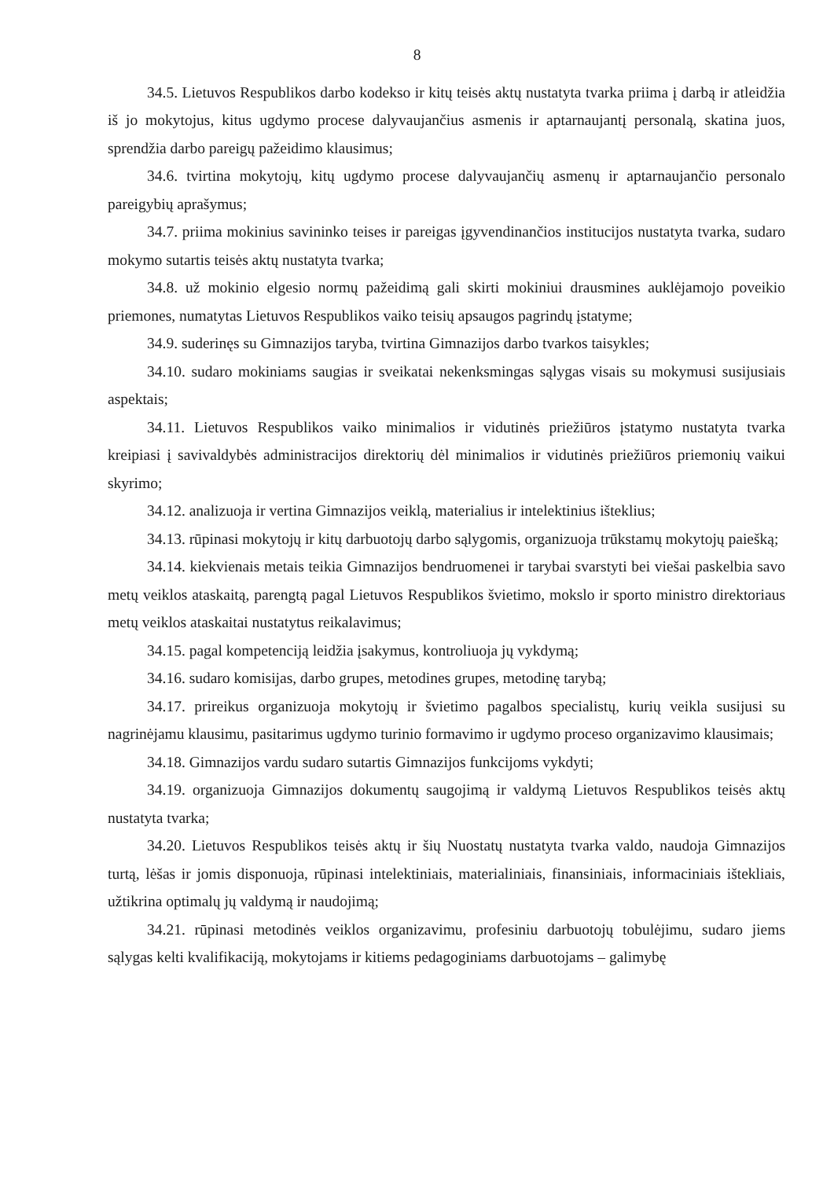8
34.5. Lietuvos Respublikos darbo kodekso ir kitų teisės aktų nustatyta tvarka priima į darbą ir atleidžia iš jo mokytojus, kitus ugdymo procese dalyvaujančius asmenis ir aptarnaujantį personalą, skatina juos, sprendžia darbo pareigų pažeidimo klausimus;
34.6. tvirtina mokytojų, kitų ugdymo procese dalyvaujančių asmenų ir aptarnaujančio personalo pareigybių aprašymus;
34.7. priima mokinius savininko teises ir pareigas įgyvendinančios institucijos nustatyta tvarka, sudaro mokymo sutartis teisės aktų nustatyta tvarka;
34.8. už mokinio elgesio normų pažeidimą gali skirti mokiniui drausmines auklėjamojo poveikio priemones, numatytas Lietuvos Respublikos vaiko teisių apsaugos pagrindų įstatyme;
34.9. suderinęs su Gimnazijos taryba, tvirtina Gimnazijos darbo tvarkos taisykles;
34.10. sudaro mokiniams saugias ir sveikatai nekenksmingas sąlygas visais su mokymusi susijusiais aspektais;
34.11. Lietuvos Respublikos vaiko minimalios ir vidutinės priežiūros įstatymo nustatyta tvarka kreipiasi į savivaldybės administracijos direktorių dėl minimalios ir vidutinės priežiūros priemonių vaikui skyrimo;
34.12. analizuoja ir vertina Gimnazijos veiklą, materialius ir intelektinius išteklius;
34.13. rūpinasi mokytojų ir kitų darbuotojų darbo sąlygomis, organizuoja trūkstamų mokytojų paiešką;
34.14. kiekvienais metais teikia Gimnazijos bendruomenei ir tarybai svarstyti bei viešai paskelbia savo metų veiklos ataskaitą, parengtą pagal Lietuvos Respublikos švietimo, mokslo ir sporto ministro direktoriaus metų veiklos ataskaitai nustatytus reikalavimus;
34.15. pagal kompetenciją leidžia įsakymus, kontroliuoja jų vykdymą;
34.16. sudaro komisijas, darbo grupes, metodines grupes, metodinę tarybą;
34.17. prireikus organizuoja mokytojų ir švietimo pagalbos specialistų, kurių veikla susijusi su nagrinėjamu klausimu, pasitarimus ugdymo turinio formavimo ir ugdymo proceso organizavimo klausimais;
34.18. Gimnazijos vardu sudaro sutartis Gimnazijos funkcijoms vykdyti;
34.19. organizuoja Gimnazijos dokumentų saugojimą ir valdymą Lietuvos Respublikos teisės aktų nustatyta tvarka;
34.20. Lietuvos Respublikos teisės aktų ir šių Nuostatų nustatyta tvarka valdo, naudoja Gimnazijos turtą, lėšas ir jomis disponuoja, rūpinasi intelektiniais, materialiniais, finansiniais, informaciniais ištekliais, užtikrina optimalų jų valdymą ir naudojimą;
34.21. rūpinasi metodinės veiklos organizavimu, profesiniu darbuotojų tobulėjimu, sudaro jiems sąlygas kelti kvalifikaciją, mokytojams ir kitiems pedagoginiams darbuotojams – galimybę